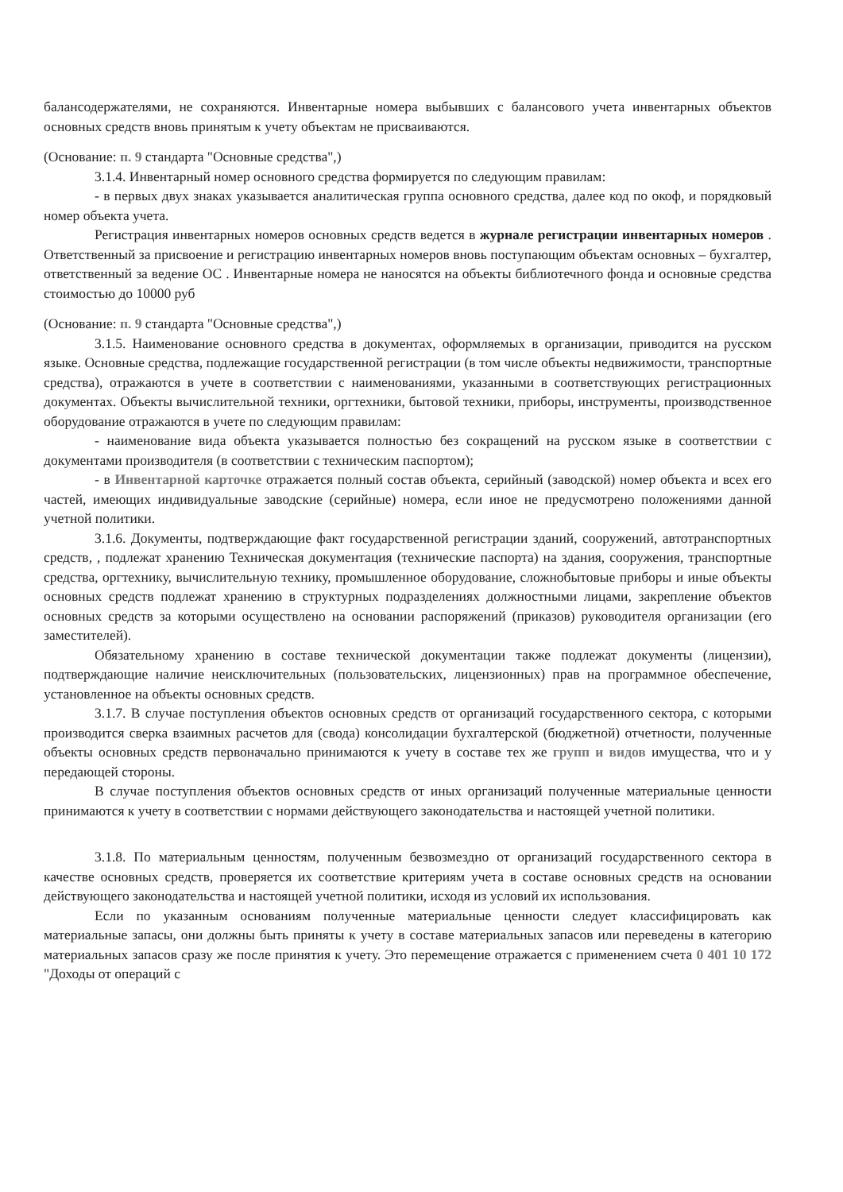балансодержателями, не сохраняются. Инвентарные номера выбывших с балансового учета инвентарных объектов основных средств вновь принятым к учету объектам не присваиваются.
(Основание: п. 9 стандарта "Основные средства",)
3.1.4. Инвентарный номер основного средства формируется по следующим правилам:
- в первых двух знаках указывается аналитическая группа основного средства, далее код по окоф, и порядковый номер объекта учета.
Регистрация инвентарных номеров основных средств ведется в журнале регистрации инвентарных номеров . Ответственный за присвоение и регистрацию инвентарных номеров вновь поступающим объектам основных – бухгалтер, ответственный за ведение ОС . Инвентарные номера не наносятся на объекты библиотечного фонда и основные средства стоимостью до 10000 руб
(Основание: п. 9 стандарта "Основные средства",)
3.1.5. Наименование основного средства в документах, оформляемых в организации, приводится на русском языке. Основные средства, подлежащие государственной регистрации (в том числе объекты недвижимости, транспортные средства), отражаются в учете в соответствии с наименованиями, указанными в соответствующих регистрационных документах. Объекты вычислительной техники, оргтехники, бытовой техники, приборы, инструменты, производственное оборудование отражаются в учете по следующим правилам:
- наименование вида объекта указывается полностью без сокращений на русском языке в соответствии с документами производителя (в соответствии с техническим паспортом);
- в Инвентарной карточке отражается полный состав объекта, серийный (заводской) номер объекта и всех его частей, имеющих индивидуальные заводские (серийные) номера, если иное не предусмотрено положениями данной учетной политики.
3.1.6. Документы, подтверждающие факт государственной регистрации зданий, сооружений, автотранспортных средств, , подлежат хранению Техническая документация (технические паспорта) на здания, сооружения, транспортные средства, оргтехнику, вычислительную технику, промышленное оборудование, сложнобытовые приборы и иные объекты основных средств подлежат хранению в структурных подразделениях должностными лицами, закрепление объектов основных средств за которыми осуществлено на основании распоряжений (приказов) руководителя организации (его заместителей).
Обязательному хранению в составе технической документации также подлежат документы (лицензии), подтверждающие наличие неисключительных (пользовательских, лицензионных) прав на программное обеспечение, установленное на объекты основных средств.
3.1.7. В случае поступления объектов основных средств от организаций государственного сектора, с которыми производится сверка взаимных расчетов для (свода) консолидации бухгалтерской (бюджетной) отчетности, полученные объекты основных средств первоначально принимаются к учету в составе тех же групп и видов имущества, что и у передающей стороны.
В случае поступления объектов основных средств от иных организаций полученные материальные ценности принимаются к учету в соответствии с нормами действующего законодательства и настоящей учетной политики.
3.1.8. По материальным ценностям, полученным безвозмездно от организаций государственного сектора в качестве основных средств, проверяется их соответствие критериям учета в составе основных средств на основании действующего законодательства и настоящей учетной политики, исходя из условий их использования.
Если по указанным основаниям полученные материальные ценности следует классифицировать как материальные запасы, они должны быть приняты к учету в составе материальных запасов или переведены в категорию материальных запасов сразу же после принятия к учету. Это перемещение отражается с применением счета 0 401 10 172 "Доходы от операций с